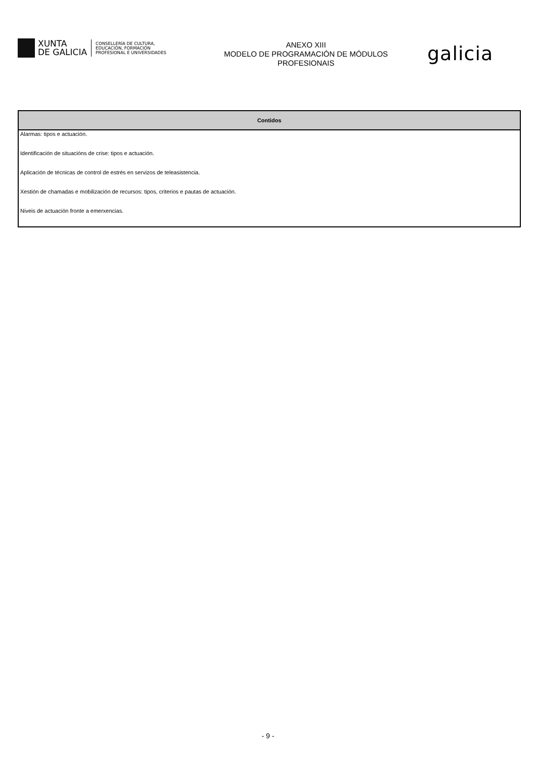XUNTA
DE GALICIA
CONSELLERÍA DE CULTURA,
EDUCACIÓN, FORMACIÓN
PROFESIONAL E UNIVERSIDADES
ANEXO XIII
MODELO DE PROGRAMACIÓN DE MÓDULOS
PROFESIONAIS
galicia
| Contidos |
| --- |
| Alarmas: tipos e actuación. |
| Identificación de situacións de crise: tipos e actuación. |
| Aplicación de técnicas de control de estrés en servizos de teleasistencia. |
| Xestión de chamadas e mobilización de recursos: tipos, criterios e pautas de actuación. |
| Niveis de actuación fronte a emerxencias. |
- 9 -